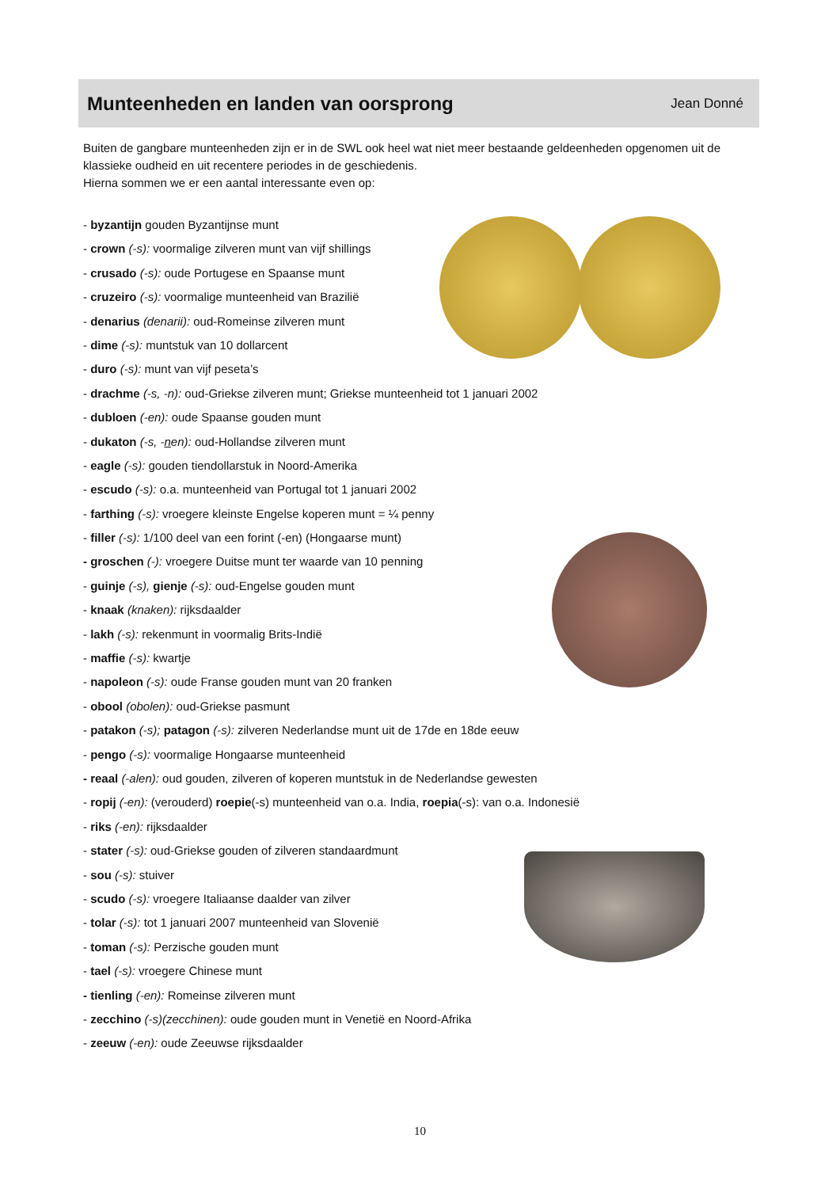Munteenheden en landen van oorsprong
Jean Donné
Buiten de gangbare munteenheden zijn er in de SWL ook heel wat niet meer bestaande geldeenheden opgenomen uit de klassieke oudheid en uit recentere periodes in de geschiedenis.
Hierna sommen we er een aantal interessante even op:
- byzantijn gouden Byzantijnse munt
- crown (-s): voormalige zilveren munt van vijf shillings
- crusado (-s): oude Portugese en Spaanse munt
- cruzeiro (-s): voormalige munteenheid van Brazilië
- denarius (denarii): oud-Romeinse zilveren munt
- dime (-s): muntstuk van 10 dollarcent
- duro (-s): munt van vijf peseta’s
- drachme (-s, -n): oud-Griekse zilveren munt; Griekse munteenheid tot 1 januari 2002
- dubloen (-en): oude Spaanse gouden munt
- dukaton (-s, -nen): oud-Hollandse zilveren munt
- eagle (-s): gouden tiendollarstuk in Noord-Amerika
- escudo (-s): o.a. munteenheid van Portugal tot 1 januari 2002
- farthing (-s): vroegere kleinste Engelse koperen munt = ¼ penny
- filler (-s): 1/100 deel van een forint (-en) (Hongaarse munt)
- groschen (-): vroegere Duitse munt ter waarde van 10 penning
- guinje (-s), gienje (-s): oud-Engelse gouden munt
- knaak (knaken): rijksdaalder
- lakh (-s): rekenmunt in voormalig Brits-Indië
- maffie (-s): kwartje
- napoleon (-s): oude Franse gouden munt van 20 franken
- obool (obolen): oud-Griekse pasmunt
- patakon (-s); patagon (-s): zilveren Nederlandse munt uit de 17de en 18de eeuw
- pengo (-s): voormalige Hongaarse munteenheid
- reaal (-alen): oud gouden, zilveren of koperen muntstuk in de Nederlandse gewesten
- ropij (-en): (verouderd) roepie(-s) munteenheid van o.a. India, roepia(-s): van o.a. Indonesië
- riks (-en): rijksdaalder
- stater (-s): oud-Griekse gouden of zilveren standaardmunt
- sou (-s): stuiver
- scudo (-s): vroegere Italiaanse daalder van zilver
- tolar (-s): tot 1 januari 2007 munteenheid van Slovenië
- toman (-s): Perzische gouden munt
- tael (-s): vroegere Chinese munt
- tienling (-en): Romeinse zilveren munt
- zecchino (-s)(zecchinen): oude gouden munt in Venetië en Noord-Afrika
- zeeuw (-en): oude Zeeuwse rijksdaalder
10